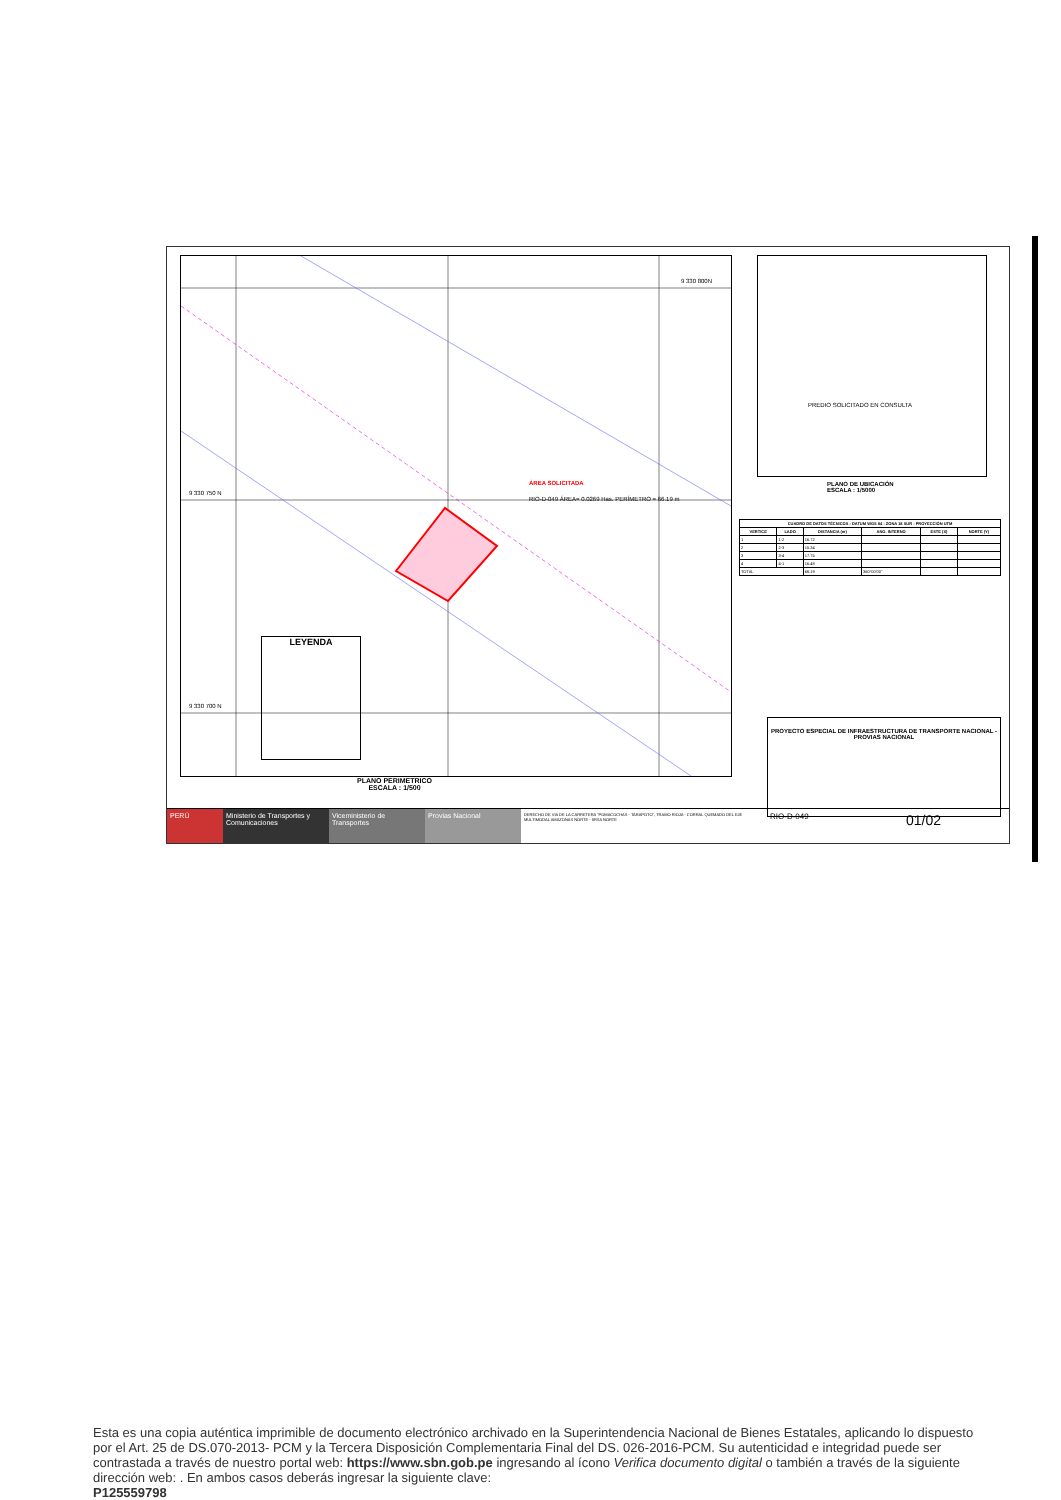ÁREA SOLICITADA
RIO-D-049 ÁREA= 0.0269 Has. PERÍMETRO = 66.19 m
9 330 750 N
9 330 700 N
9 330 800N
LEYENDA
PLANO PERIMETRICO
ESCALA : 1/500
PREDIO SOLICITADO EN CONSULTA
PLANO DE UBICACIÓN
ESCALA : 1/5000
| CUADRO DE DATOS TÉCNICOS - DATUM WGS 84 - ZONA 18 SUR - PROYECCIÓN UTM | | | | | |
| --- | --- | --- | --- | --- | --- |
| VERTICE | LADO | DISTANCIA (m) | ANG. INTERNO | ESTE (X) | NORTE (Y) |
| 1 | 1-2 | 16.72 | | | |
| 2 | 2-3 | 15.34 | | | |
| 3 | 3-4 | 17.75 | | | |
| 4 | 4-1 | 16.48 | | | |
| TOTAL | | 66.19 | 360°00'00" | | |
PROYECTO ESPECIAL DE INFRAESTRUCTURA DE TRANSPORTE NACIONAL - PROVIAS NACIONAL
PERÚ Ministerio de Transportes y Comunicaciones
Viceministerio de Transportes
Provias Nacional
DERECHO DE VIA DE LA CARRETERA "POMACOCHAS - TARAPOTO", TRAMO RIOJA - CORRAL QUEMADO DEL EJE MULTIMODAL AMAZONAS NORTE - IIRSA NORTE
RIO-D-049
01/02
Esta es una copia auténtica imprimible de documento electrónico archivado en la Superintendencia Nacional de Bienes Estatales, aplicando lo dispuesto por el Art. 25 de DS.070-2013- PCM y la Tercera Disposición Complementaria Final del DS. 026-2016-PCM. Su autenticidad e integridad puede ser contrastada a través de nuestro portal web: https://www.sbn.gob.pe ingresando al ícono Verifica documento digital o también a través de la siguiente dirección web: . En ambos casos deberás ingresar la siguiente clave:
P125559798